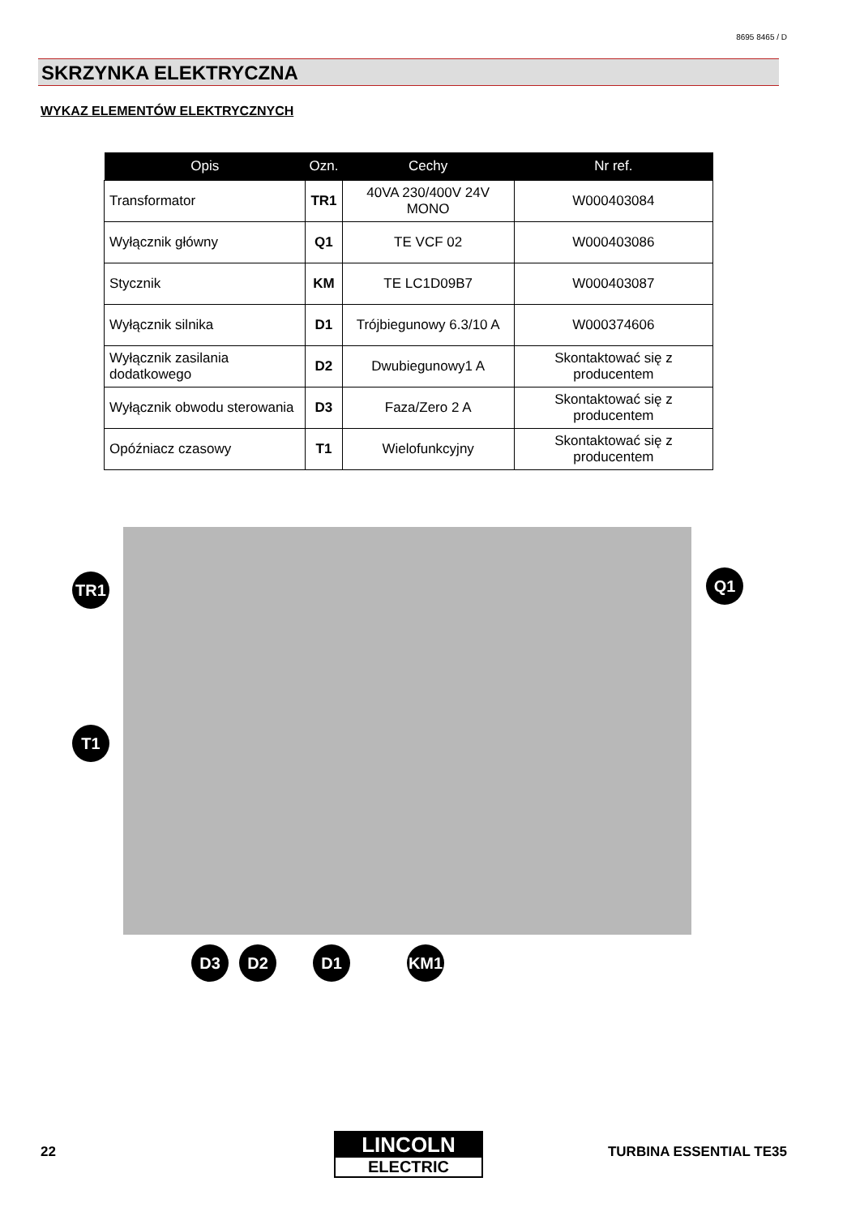8695 8465 / D
SKRZYNKA ELEKTRYCZNA
WYKAZ ELEMENTÓW ELEKTRYCZNYCH
| Opis | Ozn. | Cechy | Nr ref. |
| --- | --- | --- | --- |
| Transformator | TR1 | 40VA 230/400V 24V MONO | W000403084 |
| Wyłącznik główny | Q1 | TE VCF 02 | W000403086 |
| Stycznik | KM | TE LC1D09B7 | W000403087 |
| Wyłącznik silnika | D1 | Trójbiegunowy 6.3/10 A | W000374606 |
| Wyłącznik zasilania dodatkowego | D2 | Dwubiegunowy1 A | Skontaktować się z producentem |
| Wyłącznik obwodu sterowania | D3 | Faza/Zero 2 A | Skontaktować się z producentem |
| Opóźniacz czasowy | T1 | Wielofunkcyjny | Skontaktować się z producentem |
TR1 Q1
T1
D3 D2 D1 KM1
22
LINCOLN
ELECTRIC
TURBINA ESSENTIAL TE35